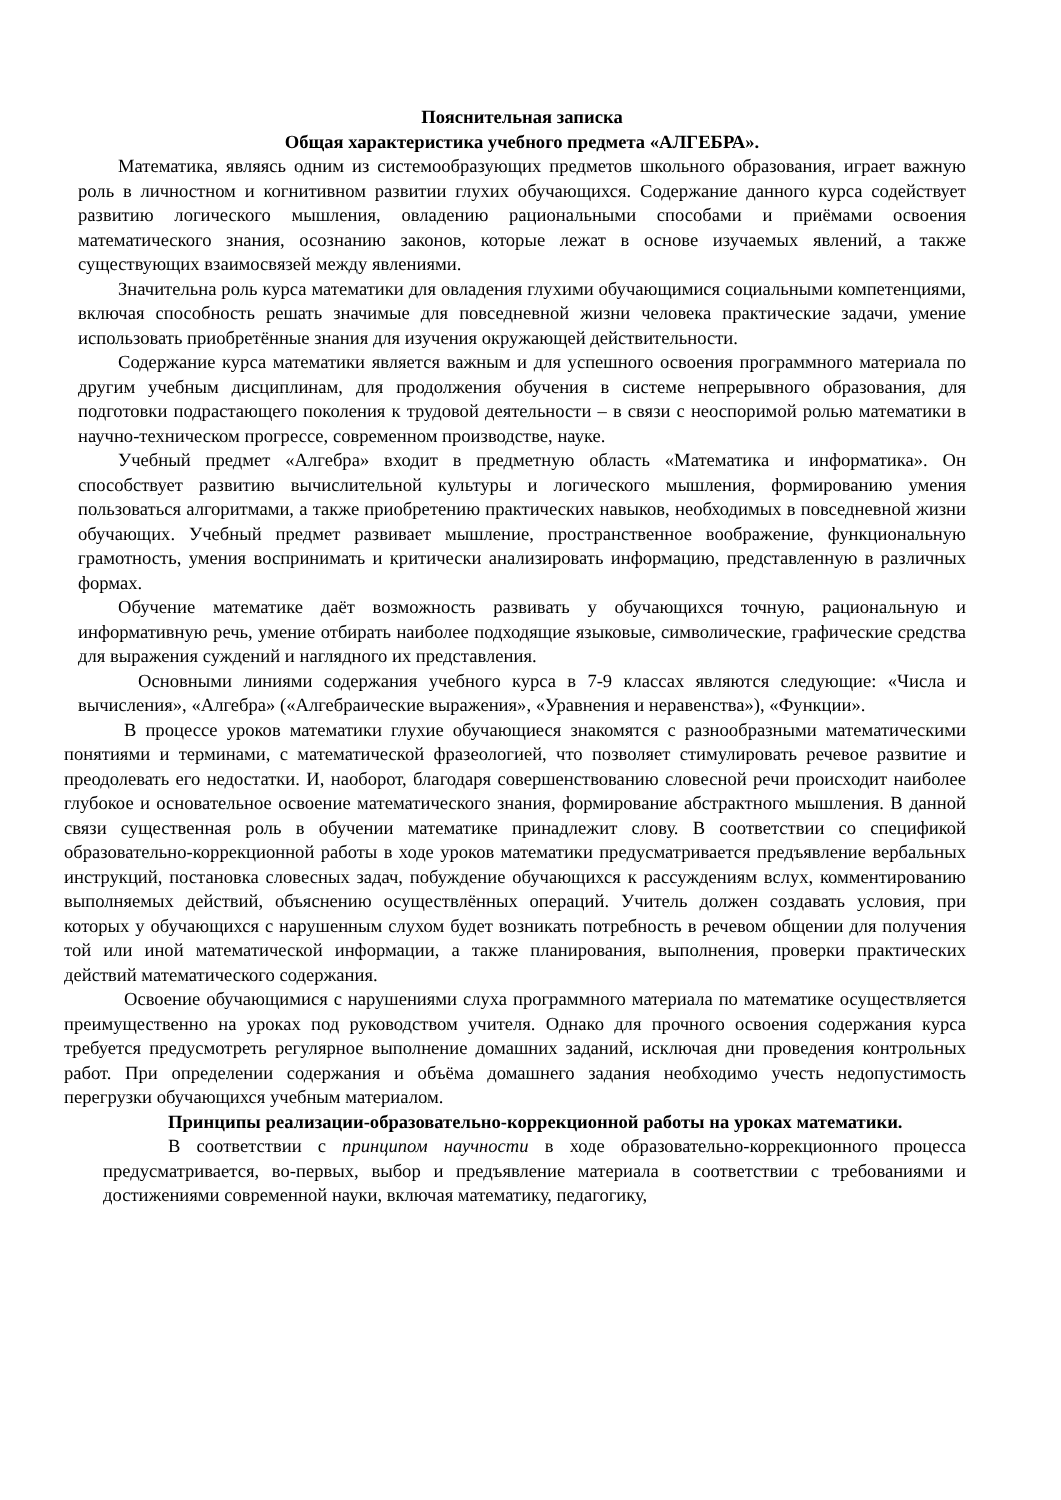Пояснительная записка
Общая характеристика учебного предмета «АЛГЕБРА».
Математика, являясь одним из системообразующих предметов школьного образования, играет важную роль в личностном и когнитивном развитии глухих обучающихся. Содержание данного курса содействует развитию логического мышления, овладению рациональными способами и приёмами освоения математического знания, осознанию законов, которые лежат в основе изучаемых явлений, а также существующих взаимосвязей между явлениями.
Значительна роль курса математики для овладения глухими обучающимися социальными компетенциями, включая способность решать значимые для повседневной жизни человека практические задачи, умение использовать приобретённые знания для изучения окружающей действительности.
Содержание курса математики является важным и для успешного освоения программного материала по другим учебным дисциплинам, для продолжения обучения в системе непрерывного образования, для подготовки подрастающего поколения к трудовой деятельности – в связи с неоспоримой ролью математики в научно-техническом прогрессе, современном производстве, науке.
Учебный предмет «Алгебра» входит в предметную область «Математика и информатика». Он способствует развитию вычислительной культуры и логического мышления, формированию умения пользоваться алгоритмами, а также приобретению практических навыков, необходимых в повседневной жизни обучающих. Учебный предмет развивает мышление, пространственное воображение, функциональную грамотность, умения воспринимать и критически анализировать информацию, представленную в различных формах.
Обучение математике даёт возможность развивать у обучающихся точную, рациональную и информативную речь, умение отбирать наиболее подходящие языковые, символические, графические средства для выражения суждений и наглядного их представления.
Основными линиями содержания учебного курса в 7-9 классах являются следующие: «Числа и вычисления», «Алгебра» («Алгебраические выражения», «Уравнения и неравенства»), «Функции».
В процессе уроков математики глухие обучающиеся знакомятся с разнообразными математическими понятиями и терминами, с математической фразеологией, что позволяет стимулировать речевое развитие и преодолевать его недостатки. И, наоборот, благодаря совершенствованию словесной речи происходит наиболее глубокое и основательное освоение математического знания, формирование абстрактного мышления. В данной связи существенная роль в обучении математике принадлежит слову. В соответствии со спецификой образовательно-коррекционной работы в ходе уроков математики предусматривается предъявление вербальных инструкций, постановка словесных задач, побуждение обучающихся к рассуждениям вслух, комментированию выполняемых действий, объяснению осуществлённых операций. Учитель должен создавать условия, при которых у обучающихся с нарушенным слухом будет возникать потребность в речевом общении для получения той или иной математической информации, а также планирования, выполнения, проверки практических действий математического содержания.
Освоение обучающимися с нарушениями слуха программного материала по математике осуществляется преимущественно на уроках под руководством учителя. Однако для прочного освоения содержания курса требуется предусмотреть регулярное выполнение домашних заданий, исключая дни проведения контрольных работ. При определении содержания и объёма домашнего задания необходимо учесть недопустимость перегрузки обучающихся учебным материалом.
Принципы реализации-образовательно-коррекционной работы на уроках математики.
В соответствии с принципом научности в ходе образовательно-коррекционного процесса предусматривается, во-первых, выбор и предъявление материала в соответствии с требованиями и достижениями современной науки, включая математику, педагогику,